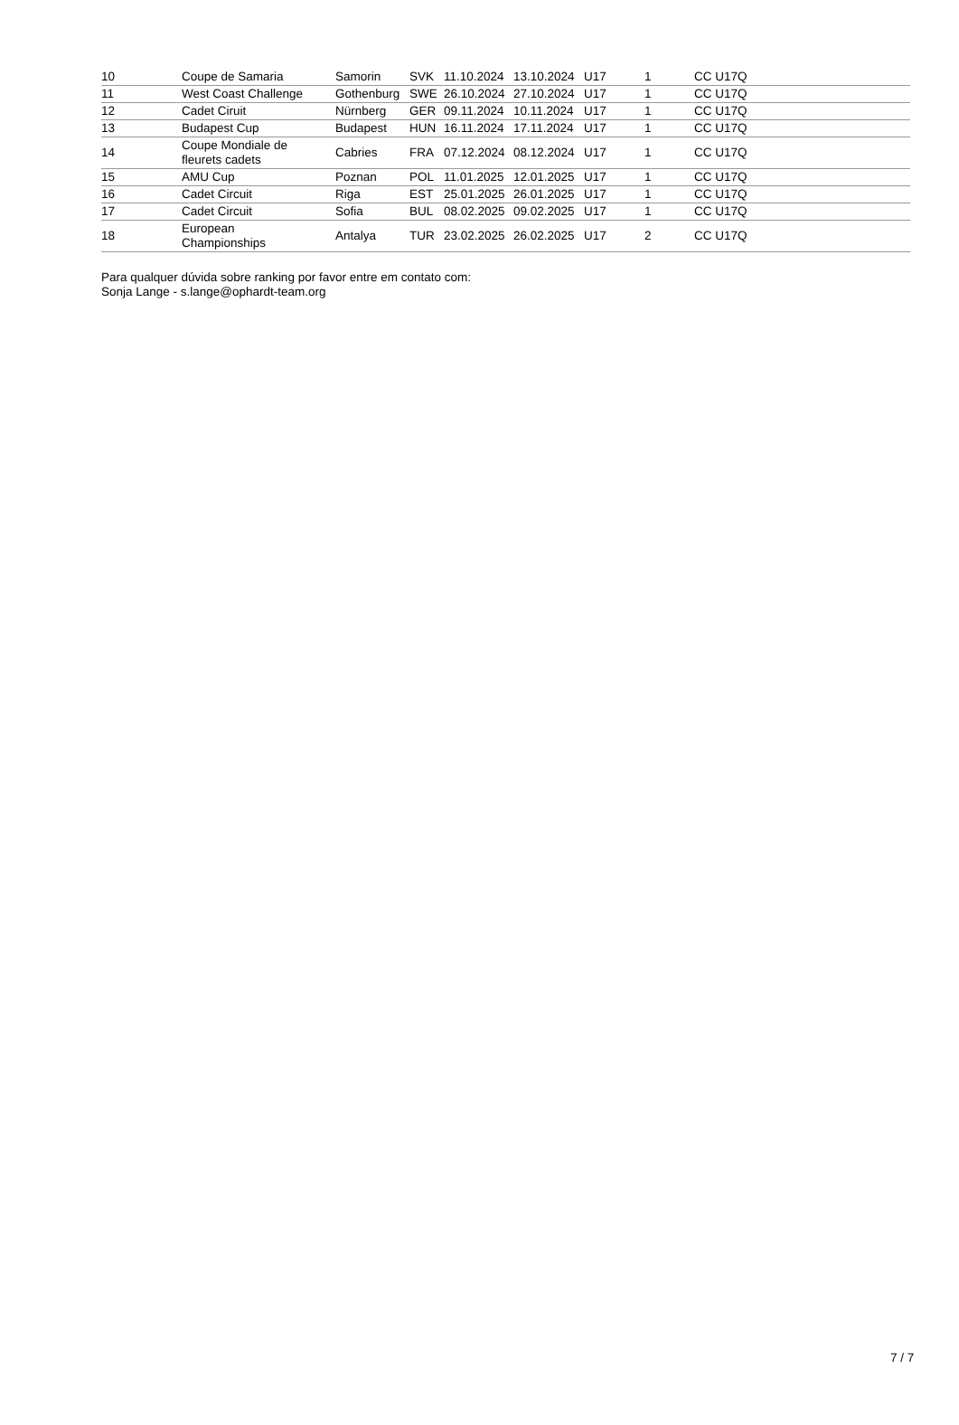| 10 | Coupe de Samaria | Samorin | SVK | 11.10.2024 | 13.10.2024 | U17 | 1 | CC U17Q |
| 11 | West Coast Challenge | Gothenburg | SWE | 26.10.2024 | 27.10.2024 | U17 | 1 | CC U17Q |
| 12 | Cadet Ciruit | Nürnberg | GER | 09.11.2024 | 10.11.2024 | U17 | 1 | CC U17Q |
| 13 | Budapest Cup | Budapest | HUN | 16.11.2024 | 17.11.2024 | U17 | 1 | CC U17Q |
| 14 | Coupe Mondiale de fleurets cadets | Cabries | FRA | 07.12.2024 | 08.12.2024 | U17 | 1 | CC U17Q |
| 15 | AMU Cup | Poznan | POL | 11.01.2025 | 12.01.2025 | U17 | 1 | CC U17Q |
| 16 | Cadet Circuit | Riga | EST | 25.01.2025 | 26.01.2025 | U17 | 1 | CC U17Q |
| 17 | Cadet Circuit | Sofia | BUL | 08.02.2025 | 09.02.2025 | U17 | 1 | CC U17Q |
| 18 | European Championships | Antalya | TUR | 23.02.2025 | 26.02.2025 | U17 | 2 | CC U17Q |
Para qualquer dúvida sobre ranking por favor entre em contato com:
Sonja Lange - s.lange@ophardt-team.org
7 / 7